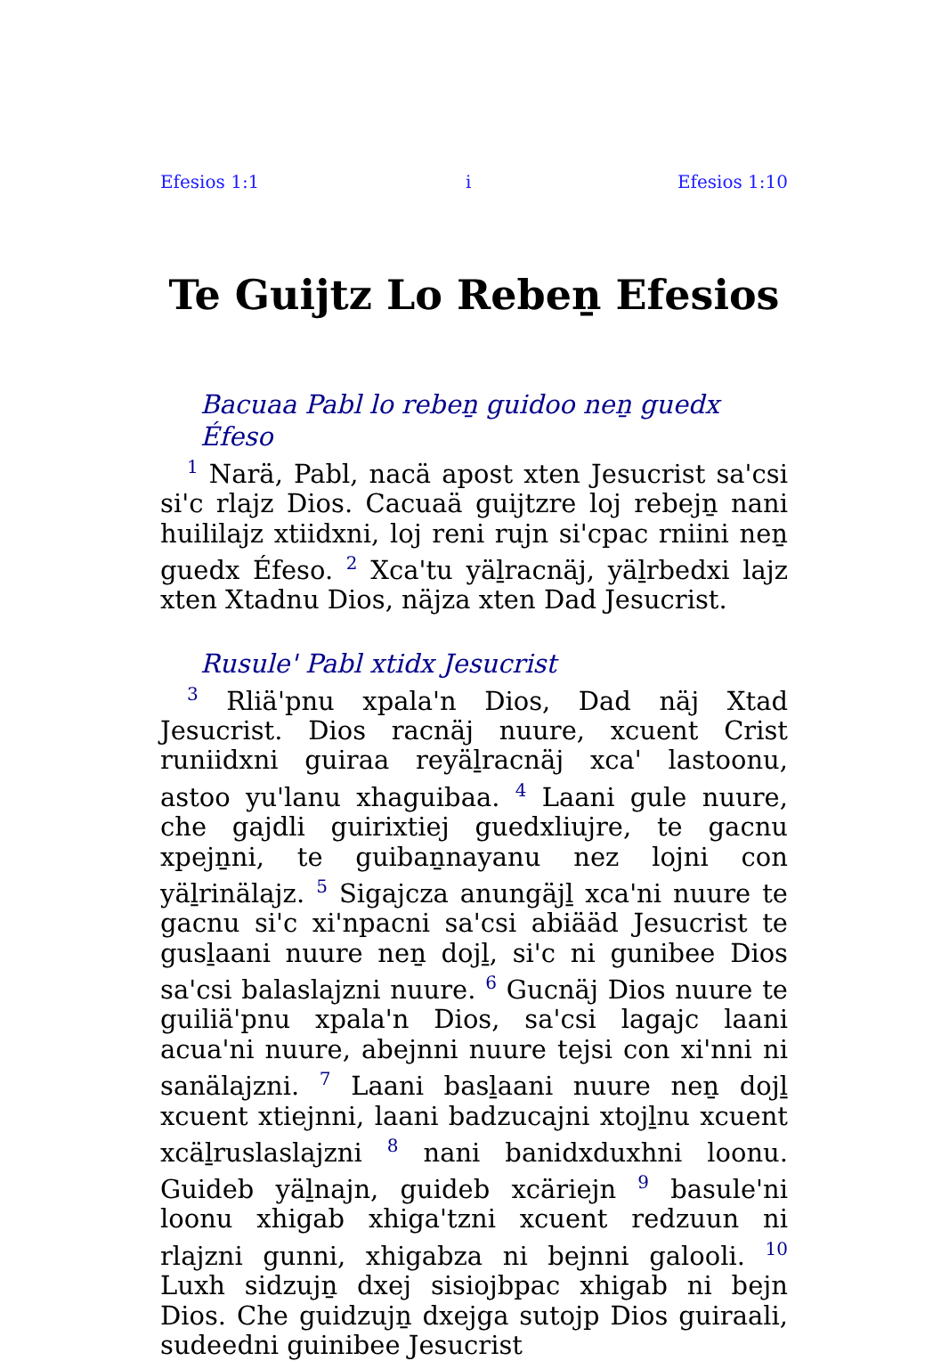Efesios 1:1 i Efesios 1:10
Te Guijtz Lo Rebeṉ Efesios
Bacuaa Pabl lo rebeṉ guidoo neṉ guedx Éfeso
<sup>1</sup> Narä, Pabl, nacä apost xten Jesucrist sa'csi si'c rlajz Dios. Cacuaä guijtzre loj rebejṉ nani huililajz xtiidxni, loj reni rujn si'cpac rniini neṉ guedx Éfeso. <sup>2</sup> Xca'tu yäḻracnäj, yäḻrbedxi lajz xten Xtadnu Dios, näjza xten Dad Jesucrist.
Rusule' Pabl xtidx Jesucrist
<sup>3</sup> Rliä'pnu xpala'n Dios, Dad näj Xtad Jesucrist. Dios racnäj nuure, xcuent Crist runiidxni guiraa reyäḻracnäj xca' lastoonu, astoo yu'lanu xhaguibaa. <sup>4</sup> Laani gule nuure, che gajdli guirixtiej guedxliujre, te gacnu xpejṉni, te guibaṉnayanu nez lojni con yäḻrinälajz. <sup>5</sup> Sigajcza anungäjḻ xca'ni nuure te gacnu si'c xi'npacni sa'csi abiääd Jesucrist te gusḻaani nuure neṉ dojḻ, si'c ni gunibee Dios sa'csi balaslajzni nuure. <sup>6</sup> Gucnäj Dios nuure te guiliä'pnu xpala'n Dios, sa'csi lagajc laani acua'ni nuure, abejnni nuure tejsi con xi'nni ni sanälajzni. <sup>7</sup> Laani basḻaani nuure neṉ dojḻ xcuent xtiejnni, laani badzucajni xtojḻnu xcuent xcäḻruslaslajzni <sup>8</sup> nani banidxduxhni loonu. Guideb yäḻnajn, guideb xcäriejn <sup>9</sup> basule'ni loonu xhigab xhiga'tzni xcuent redzuun ni rlajzni gunni, xhigabza ni bejnni galooli. <sup>10</sup> Luxh sidzujṉ dxej sisiojbpac xhigab ni bejn Dios. Che guidzujṉ dxejga sutojp Dios guiraali, sudeedni guinibee Jesucrist